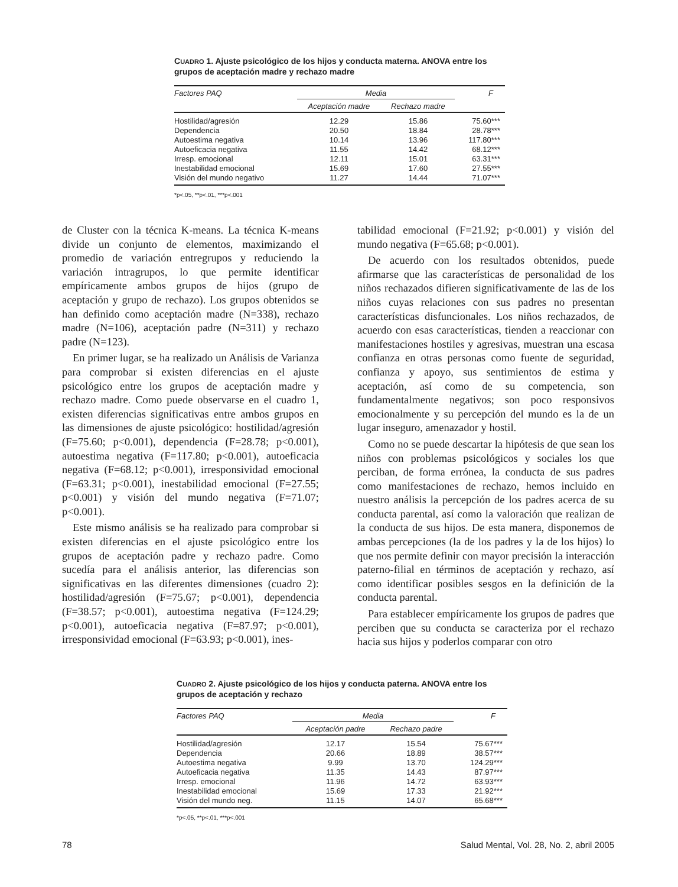CUADRO 1. Ajuste psicológico de los hijos y conducta materna. ANOVA entre los grupos de aceptación madre y rechazo madre
| Factores PAQ | Media | | F |
| --- | --- | --- | --- |
| | Aceptación madre | Rechazo madre | |
| Hostilidad/agresión | 12.29 | 15.86 | 75.60*** |
| Dependencia | 20.50 | 18.84 | 28.78*** |
| Autoestima negativa | 10.14 | 13.96 | 117.80*** |
| Autoeficacia negativa | 11.55 | 14.42 | 68.12*** |
| Irresp. emocional | 12.11 | 15.01 | 63.31*** |
| Inestabilidad emocional | 15.69 | 17.60 | 27.55*** |
| Visión del mundo negativo | 11.27 | 14.44 | 71.07*** |
*p<.05, **p<.01, ***p<.001
de Cluster con la técnica K-means. La técnica K-means divide un conjunto de elementos, maximizando el promedio de variación entregrupos y reduciendo la variación intragrupos, lo que permite identificar empíricamente ambos grupos de hijos (grupo de aceptación y grupo de rechazo). Los grupos obtenidos se han definido como aceptación madre (N=338), rechazo madre (N=106), aceptación padre (N=311) y rechazo padre (N=123).
En primer lugar, se ha realizado un Análisis de Varianza para comprobar si existen diferencias en el ajuste psicológico entre los grupos de aceptación madre y rechazo madre. Como puede observarse en el cuadro 1, existen diferencias significativas entre ambos grupos en las dimensiones de ajuste psicológico: hostilidad/agresión (F=75.60; p<0.001), dependencia (F=28.78; p<0.001), autoestima negativa (F=117.80; p<0.001), autoeficacia negativa (F=68.12; p<0.001), irresponsividad emocional (F=63.31; p<0.001), inestabilidad emocional (F=27.55; p<0.001) y visión del mundo negativa (F=71.07; p<0.001).
Este mismo análisis se ha realizado para comprobar si existen diferencias en el ajuste psicológico entre los grupos de aceptación padre y rechazo padre. Como sucedía para el análisis anterior, las diferencias son significativas en las diferentes dimensiones (cuadro 2): hostilidad/agresión (F=75.67; p<0.001), dependencia (F=38.57; p<0.001), autoestima negativa (F=124.29; p<0.001), autoeficacia negativa (F=87.97; p<0.001), irresponsividad emocional (F=63.93; p<0.001), ines-
tabilidad emocional (F=21.92; p<0.001) y visión del mundo negativa (F=65.68; p<0.001).
De acuerdo con los resultados obtenidos, puede afirmarse que las características de personalidad de los niños rechazados difieren significativamente de las de los niños cuyas relaciones con sus padres no presentan características disfuncionales. Los niños rechazados, de acuerdo con esas características, tienden a reaccionar con manifestaciones hostiles y agresivas, muestran una escasa confianza en otras personas como fuente de seguridad, confianza y apoyo, sus sentimientos de estima y aceptación, así como de su competencia, son fundamentalmente negativos; son poco responsivos emocionalmente y su percepción del mundo es la de un lugar inseguro, amenazador y hostil.
Como no se puede descartar la hipótesis de que sean los niños con problemas psicológicos y sociales los que perciban, de forma errónea, la conducta de sus padres como manifestaciones de rechazo, hemos incluido en nuestro análisis la percepción de los padres acerca de su conducta parental, así como la valoración que realizan de la conducta de sus hijos. De esta manera, disponemos de ambas percepciones (la de los padres y la de los hijos) lo que nos permite definir con mayor precisión la interacción paterno-filial en términos de aceptación y rechazo, así como identificar posibles sesgos en la definición de la conducta parental.
Para establecer empíricamente los grupos de padres que perciben que su conducta se caracteriza por el rechazo hacia sus hijos y poderlos comparar con otro
CUADRO 2. Ajuste psicológico de los hijos y conducta paterna. ANOVA entre los grupos de aceptación y rechazo
| Factores PAQ | Media | | F |
| --- | --- | --- | --- |
| | Aceptación padre | Rechazo padre | |
| Hostilidad/agresión | 12.17 | 15.54 | 75.67*** |
| Dependencia | 20.66 | 18.89 | 38.57*** |
| Autoestima negativa | 9.99 | 13.70 | 124.29*** |
| Autoeficacia negativa | 11.35 | 14.43 | 87.97*** |
| Irresp. emocional | 11.96 | 14.72 | 63.93*** |
| Inestabilidad emocional | 15.69 | 17.33 | 21.92*** |
| Visión del mundo neg. | 11.15 | 14.07 | 65.68*** |
*p<.05, **p<.01, ***p<.001
78 Salud Mental, Vol. 28, No. 2, abril 2005